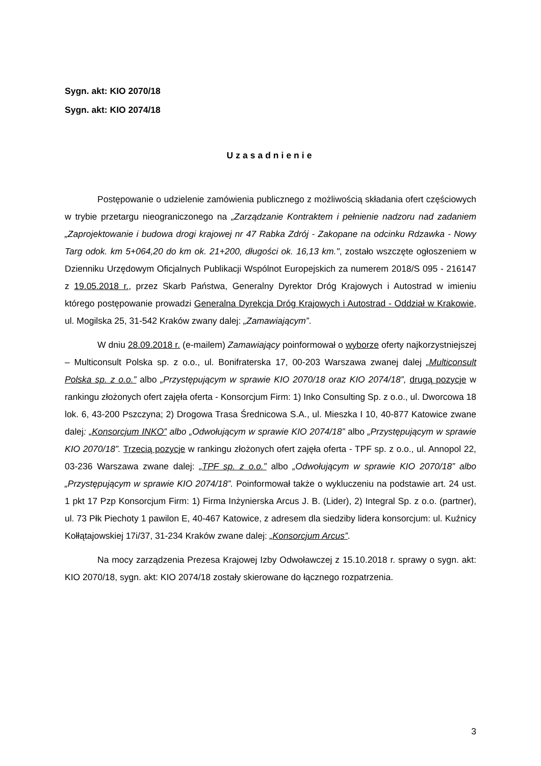Sygn. akt: KIO 2070/18
Sygn. akt: KIO 2074/18
Uzasadnienie
Postępowanie o udzielenie zamówienia publicznego z możliwością składania ofert częściowych w trybie przetargu nieograniczonego na „Zarządzanie Kontraktem i pełnienie nadzoru nad zadaniem „Zaprojektowanie i budowa drogi krajowej nr 47 Rabka Zdrój - Zakopane na odcinku Rdzawka - Nowy Targ odok. km 5+064,20 do km ok. 21+200, długości ok. 16,13 km.", zostało wszczęte ogłoszeniem w Dzienniku Urzędowym Oficjalnych Publikacji Wspólnot Europejskich za numerem 2018/S 095 - 216147 z 19.05.2018 r., przez Skarb Państwa, Generalny Dyrektor Dróg Krajowych i Autostrad w imieniu którego postępowanie prowadzi Generalna Dyrekcja Dróg Krajowych i Autostrad - Oddział w Krakowie, ul. Mogilska 25, 31-542 Kraków zwany dalej: „Zamawiającym”.
W dniu 28.09.2018 r. (e-mailem) Zamawiający poinformował o wyborze oferty najkorzystniejszej – Multiconsult Polska sp. z o.o., ul. Bonifraterska 17, 00-203 Warszawa zwanej dalej „Multiconsult Polska sp. z o.o.” albo „Przystępującym w sprawie KIO 2070/18 oraz KIO 2074/18”, drugą pozycje w rankingu złożonych ofert zajęła oferta - Konsorcjum Firm: 1) Inko Consulting Sp. z o.o., ul. Dworcowa 18 lok. 6, 43-200 Pszczyna; 2) Drogowa Trasa Średnicowa S.A., ul. Mieszka I 10, 40-877 Katowice zwane dalej: „Konsorcjum INKO” albo „Odwołującym w sprawie KIO 2074/18” albo „Przystępującym w sprawie KIO 2070/18”. Trzecią pozycje w rankingu złożonych ofert zajęła oferta - TPF sp. z o.o., ul. Annopol 22, 03-236 Warszawa zwane dalej: „TPF sp. z o.o.” albo „Odwołującym w sprawie KIO 2070/18” albo „Przystępującym w sprawie KIO 2074/18”. Poinformował także o wykluczeniu na podstawie art. 24 ust. 1 pkt 17 Pzp Konsorcjum Firm: 1) Firma Inżynierska Arcus J. B. (Lider), 2) Integral Sp. z o.o. (partner), ul. 73 Płk Piechoty 1 pawilon E, 40-467 Katowice, z adresem dla siedziby lidera konsorcjum: ul. Kuźnicy Kołłątajowskiej 17i/37, 31-234 Kraków zwane dalej: „Konsorcjum Arcus”.
Na mocy zarządzenia Prezesa Krajowej Izby Odwoławczej z 15.10.2018 r. sprawy o sygn. akt: KIO 2070/18, sygn. akt: KIO 2074/18 zostały skierowane do łącznego rozpatrzenia.
3